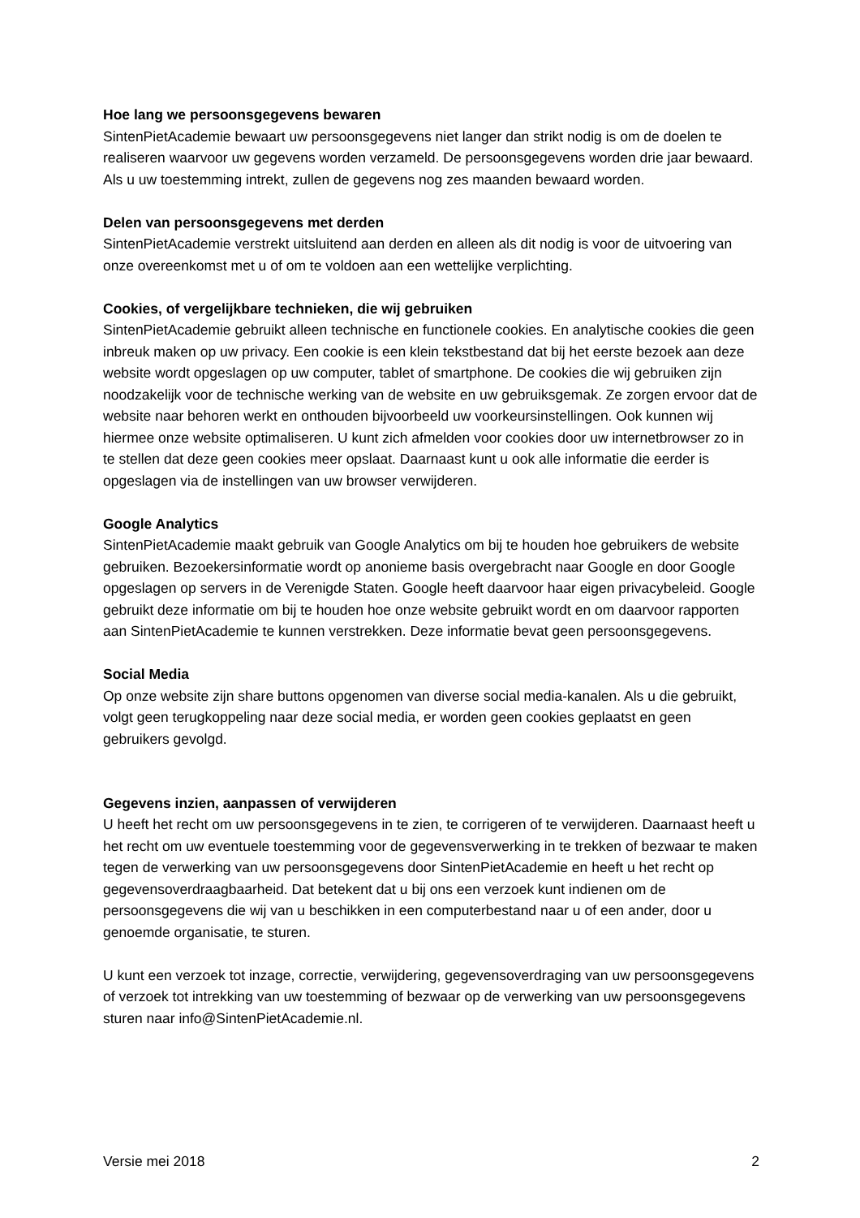Hoe lang we persoonsgegevens bewaren
SintenPietAcademie bewaart uw persoonsgegevens niet langer dan strikt nodig is om de doelen te realiseren waarvoor uw gegevens worden verzameld. De persoonsgegevens worden drie jaar bewaard. Als u uw toestemming intrekt, zullen de gegevens nog zes maanden bewaard worden.
Delen van persoonsgegevens met derden
SintenPietAcademie verstrekt uitsluitend aan derden en alleen als dit nodig is voor de uitvoering van onze overeenkomst met u of om te voldoen aan een wettelijke verplichting.
Cookies, of vergelijkbare technieken, die wij gebruiken
SintenPietAcademie gebruikt alleen technische en functionele cookies. En analytische cookies die geen inbreuk maken op uw privacy. Een cookie is een klein tekstbestand dat bij het eerste bezoek aan deze website wordt opgeslagen op uw computer, tablet of smartphone. De cookies die wij gebruiken zijn noodzakelijk voor de technische werking van de website en uw gebruiksgemak. Ze zorgen ervoor dat de website naar behoren werkt en onthouden bijvoorbeeld uw voorkeursinstellingen. Ook kunnen wij hiermee onze website optimaliseren. U kunt zich afmelden voor cookies door uw internetbrowser zo in te stellen dat deze geen cookies meer opslaat. Daarnaast kunt u ook alle informatie die eerder is opgeslagen via de instellingen van uw browser verwijderen.
Google Analytics
SintenPietAcademie maakt gebruik van Google Analytics om bij te houden hoe gebruikers de website gebruiken. Bezoekersinformatie wordt op anonieme basis overgebracht naar Google en door Google opgeslagen op servers in de Verenigde Staten. Google heeft daarvoor haar eigen privacybeleid. Google gebruikt deze informatie om bij te houden hoe onze website gebruikt wordt en om daarvoor rapporten aan SintenPietAcademie te kunnen verstrekken. Deze informatie bevat geen persoonsgegevens.
Social Media
Op onze website zijn share buttons opgenomen van diverse social media-kanalen. Als u die gebruikt, volgt geen terugkoppeling naar deze social media, er worden geen cookies geplaatst en geen gebruikers gevolgd.
Gegevens inzien, aanpassen of verwijderen
U heeft het recht om uw persoonsgegevens in te zien, te corrigeren of te verwijderen. Daarnaast heeft u het recht om uw eventuele toestemming voor de gegevensverwerking in te trekken of bezwaar te maken tegen de verwerking van uw persoonsgegevens door SintenPietAcademie en heeft u het recht op gegevensoverdraagbaarheid. Dat betekent dat u bij ons een verzoek kunt indienen om de persoonsgegevens die wij van u beschikken in een computerbestand naar u of een ander, door u genoemde organisatie, te sturen.
U kunt een verzoek tot inzage, correctie, verwijdering, gegevensoverdraging van uw persoonsgegevens of verzoek tot intrekking van uw toestemming of bezwaar op de verwerking van uw persoonsgegevens sturen naar info@SintenPietAcademie.nl.
Versie mei 2018 2